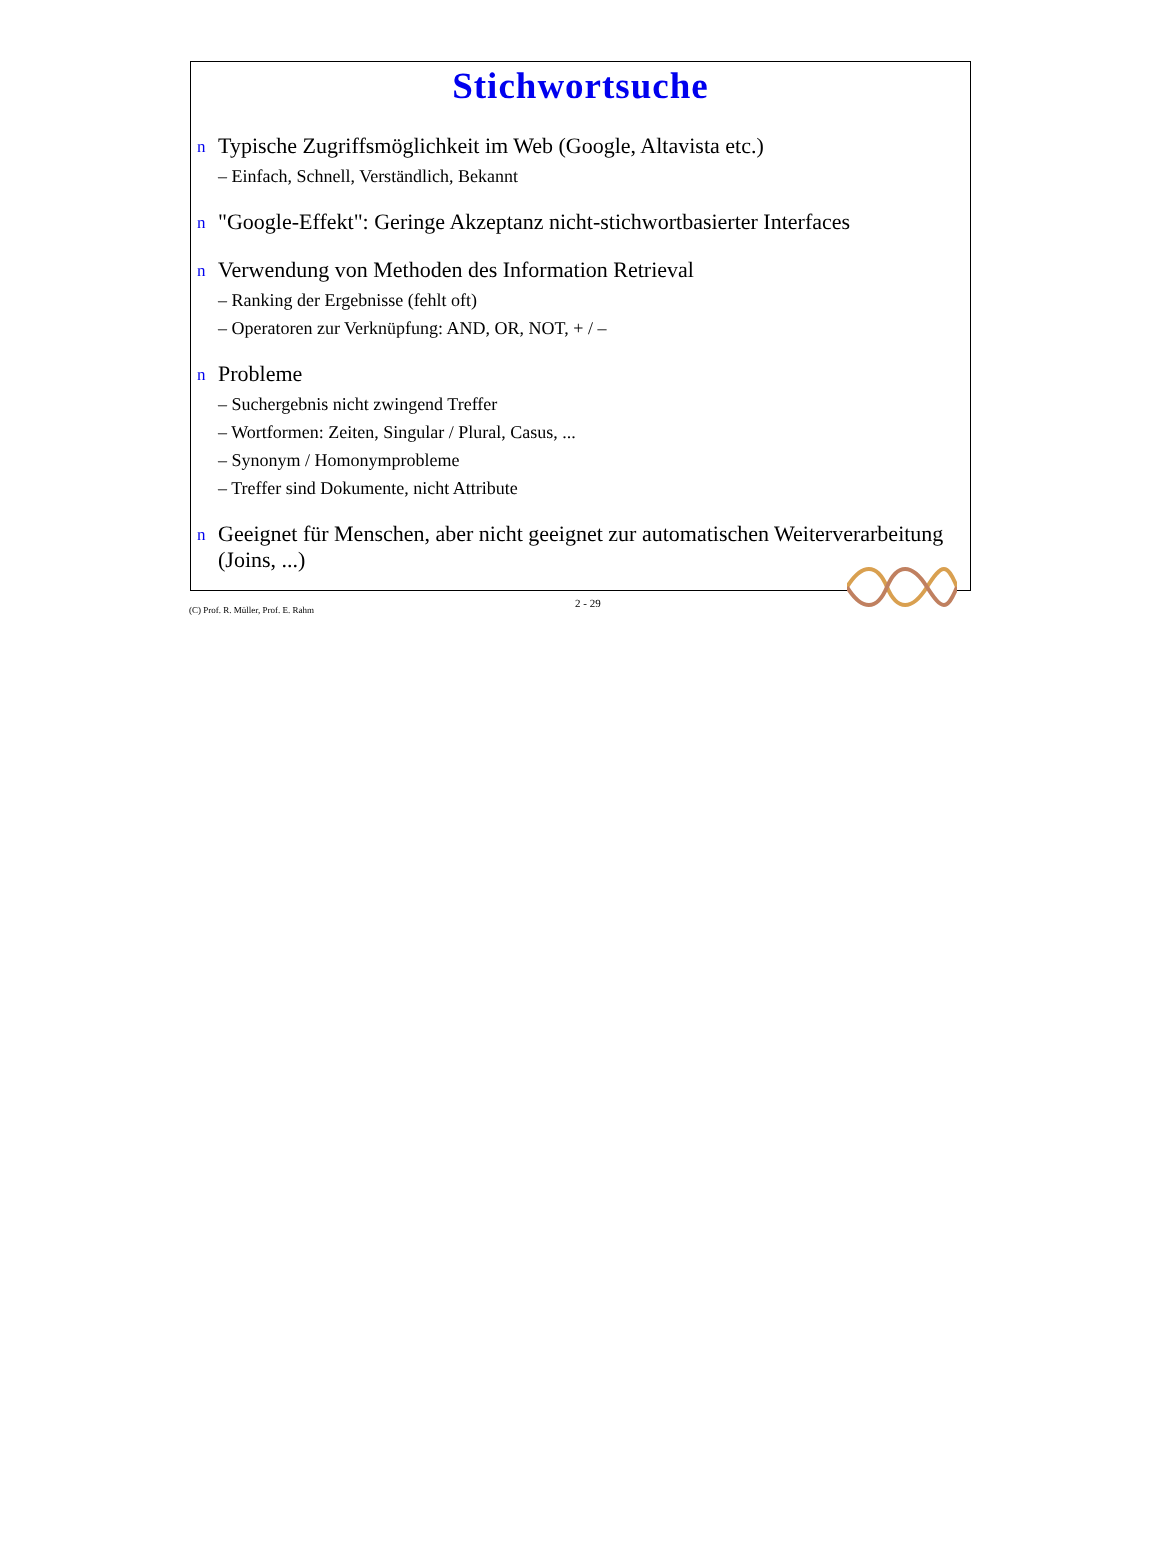Stichwortsuche
n Typische Zugriffsmöglichkeit im Web (Google, Altavista etc.)
– Einfach, Schnell, Verständlich, Bekannt
n "Google-Effekt": Geringe Akzeptanz nicht-stichwortbasierter Interfaces
n Verwendung von Methoden des Information Retrieval
– Ranking der Ergebnisse (fehlt oft)
– Operatoren zur Verknüpfung: AND, OR, NOT, + / –
n Probleme
– Suchergebnis nicht zwingend Treffer
– Wortformen: Zeiten, Singular / Plural, Casus, ...
– Synonym / Homonymprobleme
– Treffer sind Dokumente, nicht Attribute
n Geeignet für Menschen, aber nicht geeignet zur automatischen Weiterverarbeitung (Joins, ...)
(C) Prof. R. Müller, Prof. E. Rahm
2 - 29